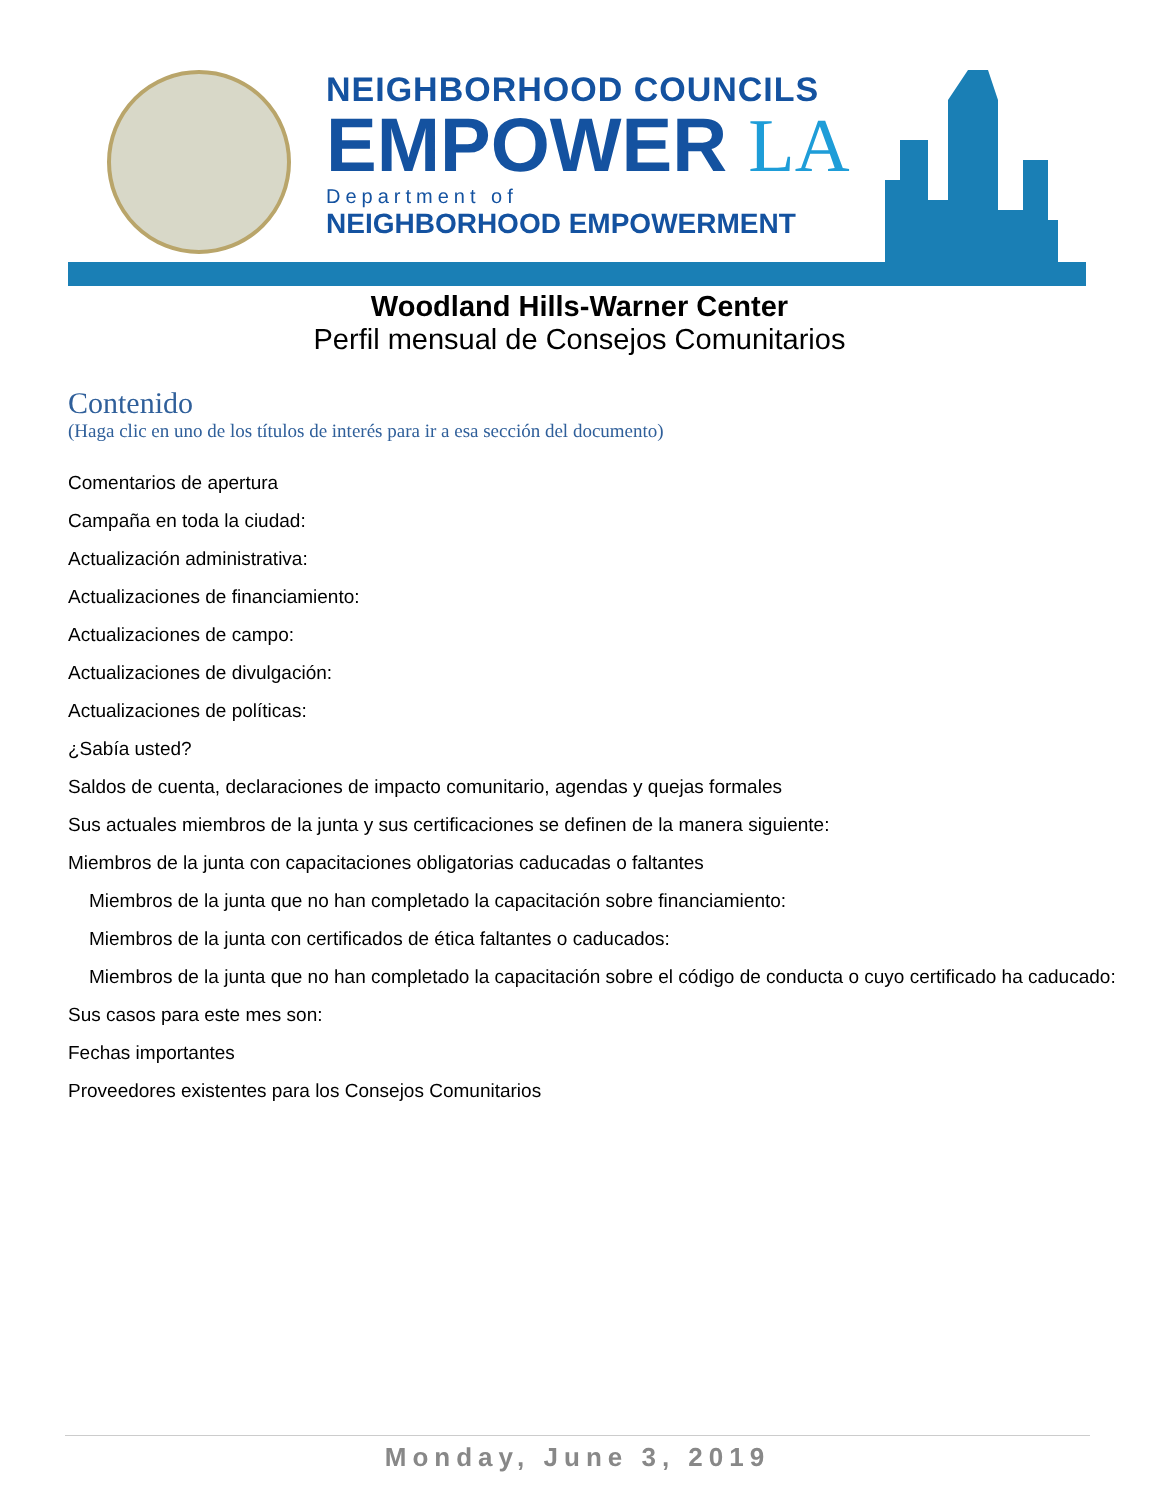NEIGHBORHOOD COUNCILS
EMPOWER LA
Department of
NEIGHBORHOOD EMPOWERMENT
Woodland Hills-Warner Center
Perfil mensual de Consejos Comunitarios
Contenido
(Haga clic en uno de los títulos de interés para ir a esa sección del documento)
Comentarios de apertura
Campaña en toda la ciudad:
Actualización administrativa:
Actualizaciones de financiamiento:
Actualizaciones de campo:
Actualizaciones de divulgación:
Actualizaciones de políticas:
¿Sabía usted?
Saldos de cuenta, declaraciones de impacto comunitario, agendas y quejas formales
Sus actuales miembros de la junta y sus certificaciones se definen de la manera siguiente:
Miembros de la junta con capacitaciones obligatorias caducadas o faltantes
Miembros de la junta que no han completado la capacitación sobre financiamiento:
Miembros de la junta con certificados de ética faltantes o caducados:
Miembros de la junta que no han completado la capacitación sobre el código de conducta o cuyo certificado ha caducado:
Sus casos para este mes son:
Fechas importantes
Proveedores existentes para los Consejos Comunitarios
Monday, June 3, 2019